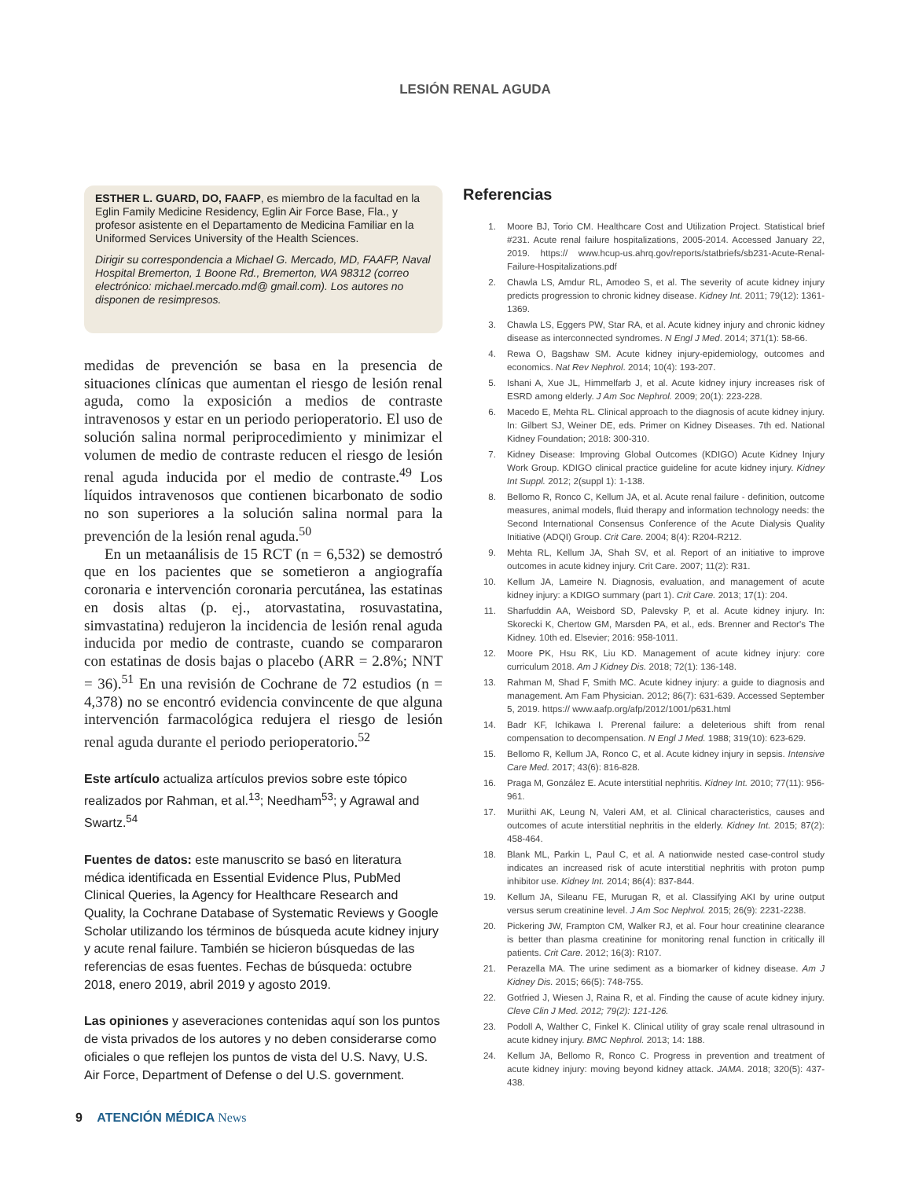LESIÓN RENAL AGUDA
ESTHER L. GUARD, DO, FAAFP, es miembro de la facultad en la Eglin Family Medicine Residency, Eglin Air Force Base, Fla., y profesor asistente en el Departamento de Medicina Familiar en la Uniformed Services University of the Health Sciences.
Dirigir su correspondencia a Michael G. Mercado, MD, FAAFP, Naval Hospital Bremerton, 1 Boone Rd., Bremerton, WA 98312 (correo electrónico: michael.mercado.md@ gmail.com). Los autores no disponen de resimpresos.
medidas de prevención se basa en la presencia de situaciones clínicas que aumentan el riesgo de lesión renal aguda, como la exposición a medios de contraste intravenosos y estar en un periodo perioperatorio. El uso de solución salina normal periprocedimiento y minimizar el volumen de medio de contraste reducen el riesgo de lesión renal aguda inducida por el medio de contraste.<sup>49</sup> Los líquidos intravenosos que contienen bicarbonato de sodio no son superiores a la solución salina normal para la prevención de la lesión renal aguda.<sup>50</sup>
En un metaanálisis de 15 RCT (n = 6,532) se demostró que en los pacientes que se sometieron a angiografía coronaria e intervención coronaria percutánea, las estatinas en dosis altas (p. ej., atorvastatina, rosuvastatina, simvastatina) redujeron la incidencia de lesión renal aguda inducida por medio de contraste, cuando se compararon con estatinas de dosis bajas o placebo (ARR = 2.8%; NNT = 36).<sup>51</sup> En una revisión de Cochrane de 72 estudios (n = 4,378) no se encontró evidencia convincente de que alguna intervención farmacológica redujera el riesgo de lesión renal aguda durante el periodo perioperatorio.<sup>52</sup>
Este artículo actualiza artículos previos sobre este tópico realizados por Rahman, et al.<sup>13</sup>; Needham<sup>53</sup>; y Agrawal and Swartz.<sup>54</sup>
Fuentes de datos: este manuscrito se basó en literatura médica identificada en Essential Evidence Plus, PubMed Clinical Queries, la Agency for Healthcare Research and Quality, la Cochrane Database of Systematic Reviews y Google Scholar utilizando los términos de búsqueda acute kidney injury y acute renal failure. También se hicieron búsquedas de las referencias de esas fuentes. Fechas de búsqueda: octubre 2018, enero 2019, abril 2019 y agosto 2019.
Las opiniones y aseveraciones contenidas aquí son los puntos de vista privados de los autores y no deben considerarse como oficiales o que reflejen los puntos de vista del U.S. Navy, U.S. Air Force, Department of Defense o del U.S. government.
Referencias
1. Moore BJ, Torio CM. Healthcare Cost and Utilization Project. Statistical brief #231. Acute renal failure hospitalizations, 2005-2014. Accessed January 22, 2019. https:// www.hcup-us.ahrq.gov/reports/statbriefs/sb231-Acute-Renal-Failure-Hospitalizations.pdf
2. Chawla LS, Amdur RL, Amodeo S, et al. The severity of acute kidney injury predicts progression to chronic kidney disease. Kidney Int. 2011; 79(12): 1361-1369.
3. Chawla LS, Eggers PW, Star RA, et al. Acute kidney injury and chronic kidney disease as interconnected syndromes. N Engl J Med. 2014; 371(1): 58-66.
4. Rewa O, Bagshaw SM. Acute kidney injury-epidemiology, outcomes and economics. Nat Rev Nephrol. 2014; 10(4): 193-207.
5. Ishani A, Xue JL, Himmelfarb J, et al. Acute kidney injury increases risk of ESRD among elderly. J Am Soc Nephrol. 2009; 20(1): 223-228.
6. Macedo E, Mehta RL. Clinical approach to the diagnosis of acute kidney injury. In: Gilbert SJ, Weiner DE, eds. Primer on Kidney Diseases. 7th ed. National Kidney Foundation; 2018: 300-310.
7. Kidney Disease: Improving Global Outcomes (KDIGO) Acute Kidney Injury Work Group. KDIGO clinical practice guideline for acute kidney injury. Kidney Int Suppl. 2012; 2(suppl 1): 1-138.
8. Bellomo R, Ronco C, Kellum JA, et al. Acute renal failure - definition, outcome measures, animal models, fluid therapy and information technology needs: the Second International Consensus Conference of the Acute Dialysis Quality Initiative (ADQI) Group. Crit Care. 2004; 8(4): R204-R212.
9. Mehta RL, Kellum JA, Shah SV, et al. Report of an initiative to improve outcomes in acute kidney injury. Crit Care. 2007; 11(2): R31.
10. Kellum JA, Lameire N. Diagnosis, evaluation, and management of acute kidney injury: a KDIGO summary (part 1). Crit Care. 2013; 17(1): 204.
11. Sharfuddin AA, Weisbord SD, Palevsky P, et al. Acute kidney injury. In: Skorecki K, Chertow GM, Marsden PA, et al., eds. Brenner and Rector's The Kidney. 10th ed. Elsevier; 2016: 958-1011.
12. Moore PK, Hsu RK, Liu KD. Management of acute kidney injury: core curriculum 2018. Am J Kidney Dis. 2018; 72(1): 136-148.
13. Rahman M, Shad F, Smith MC. Acute kidney injury: a guide to diagnosis and management. Am Fam Physician. 2012; 86(7): 631-639. Accessed September 5, 2019. https:// www.aafp.org/afp/2012/1001/p631.html
14. Badr KF, Ichikawa I. Prerenal failure: a deleterious shift from renal compensation to decompensation. N Engl J Med. 1988; 319(10): 623-629.
15. Bellomo R, Kellum JA, Ronco C, et al. Acute kidney injury in sepsis. Intensive Care Med. 2017; 43(6): 816-828.
16. Praga M, González E. Acute interstitial nephritis. Kidney Int. 2010; 77(11): 956-961.
17. Muriithi AK, Leung N, Valeri AM, et al. Clinical characteristics, causes and outcomes of acute interstitial nephritis in the elderly. Kidney Int. 2015; 87(2): 458-464.
18. Blank ML, Parkin L, Paul C, et al. A nationwide nested case-control study indicates an increased risk of acute interstitial nephritis with proton pump inhibitor use. Kidney Int. 2014; 86(4): 837-844.
19. Kellum JA, Sileanu FE, Murugan R, et al. Classifying AKI by urine output versus serum creatinine level. J Am Soc Nephrol. 2015; 26(9): 2231-2238.
20. Pickering JW, Frampton CM, Walker RJ, et al. Four hour creatinine clearance is better than plasma creatinine for monitoring renal function in critically ill patients. Crit Care. 2012; 16(3): R107.
21. Perazella MA. The urine sediment as a biomarker of kidney disease. Am J Kidney Dis. 2015; 66(5): 748-755.
22. Gotfried J, Wiesen J, Raina R, et al. Finding the cause of acute kidney injury. Cleve Clin J Med. 2012; 79(2): 121-126.
23. Podoll A, Walther C, Finkel K. Clinical utility of gray scale renal ultrasound in acute kidney injury. BMC Nephrol. 2013; 14: 188.
24. Kellum JA, Bellomo R, Ronco C. Progress in prevention and treatment of acute kidney injury: moving beyond kidney attack. JAMA. 2018; 320(5): 437-438.
9 ATENCIÓN MÉDICA News